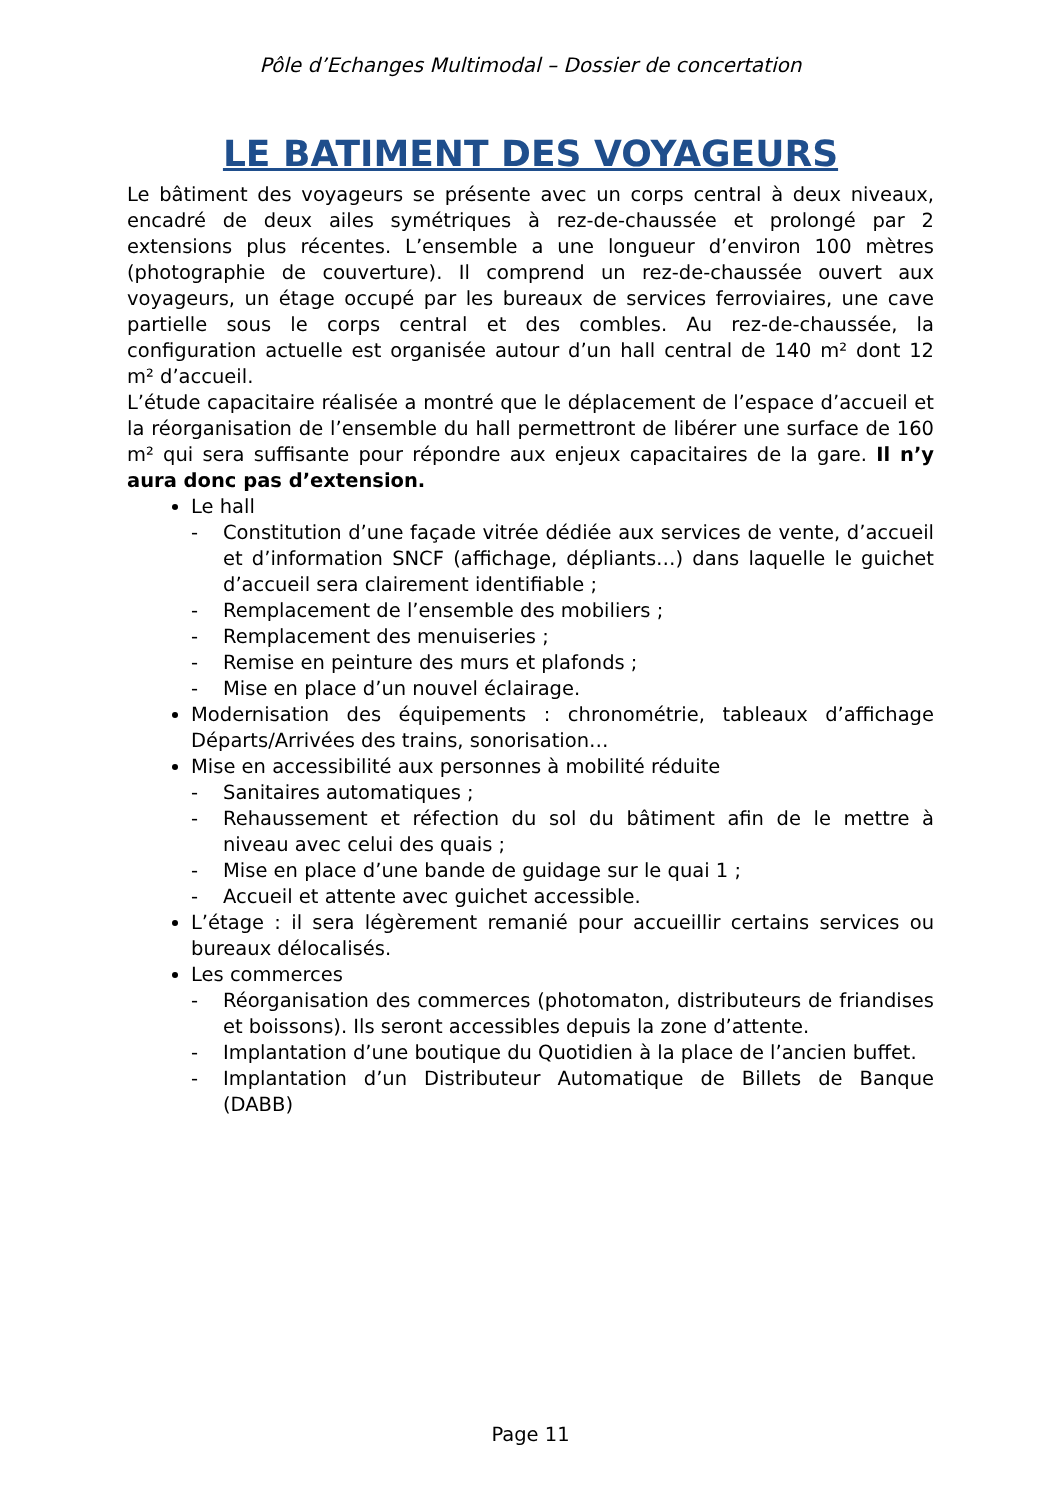Pôle d’Echanges Multimodal – Dossier de concertation
LE BATIMENT DES VOYAGEURS
Le bâtiment des voyageurs se présente avec un corps central à deux niveaux, encadré de deux ailes symétriques à rez-de-chaussée et prolongé par 2 extensions plus récentes. L’ensemble a une longueur d’environ 100 mètres (photographie de couverture). Il comprend un rez-de-chaussée ouvert aux voyageurs, un étage occupé par les bureaux de services ferroviaires, une cave partielle sous le corps central et des combles. Au rez-de-chaussée, la configuration actuelle est organisée autour d’un hall central de 140 m² dont 12 m² d’accueil.
L’étude capacitaire réalisée a montré que le déplacement de l’espace d’accueil et la réorganisation de l’ensemble du hall permettront de libérer une surface de 160 m² qui sera suffisante pour répondre aux enjeux capacitaires de la gare. Il n’y aura donc pas d’extension.
Le hall
- Constitution d’une façade vitrée dédiée aux services de vente, d’accueil et d’information SNCF (affichage, dépliants…) dans laquelle le guichet d’accueil sera clairement identifiable ;
- Remplacement de l’ensemble des mobiliers ;
- Remplacement des menuiseries ;
- Remise en peinture des murs et plafonds ;
- Mise en place d’un nouvel éclairage.
Modernisation des équipements : chronométrie, tableaux d’affichage Départs/Arrivées des trains, sonorisation…
Mise en accessibilité aux personnes à mobilité réduite
- Sanitaires automatiques ;
- Rehaussement et réfection du sol du bâtiment afin de le mettre à niveau avec celui des quais ;
- Mise en place d’une bande de guidage sur le quai 1 ;
- Accueil et attente avec guichet accessible.
L’étage : il sera légèrement remanié pour accueillir certains services ou bureaux délocalisés.
Les commerces
- Réorganisation des commerces (photomaton, distributeurs de friandises et boissons). Ils seront accessibles depuis la zone d’attente.
- Implantation d’une boutique du Quotidien à la place de l’ancien buffet.
- Implantation d’un Distributeur Automatique de Billets de Banque (DABB)
Page 11